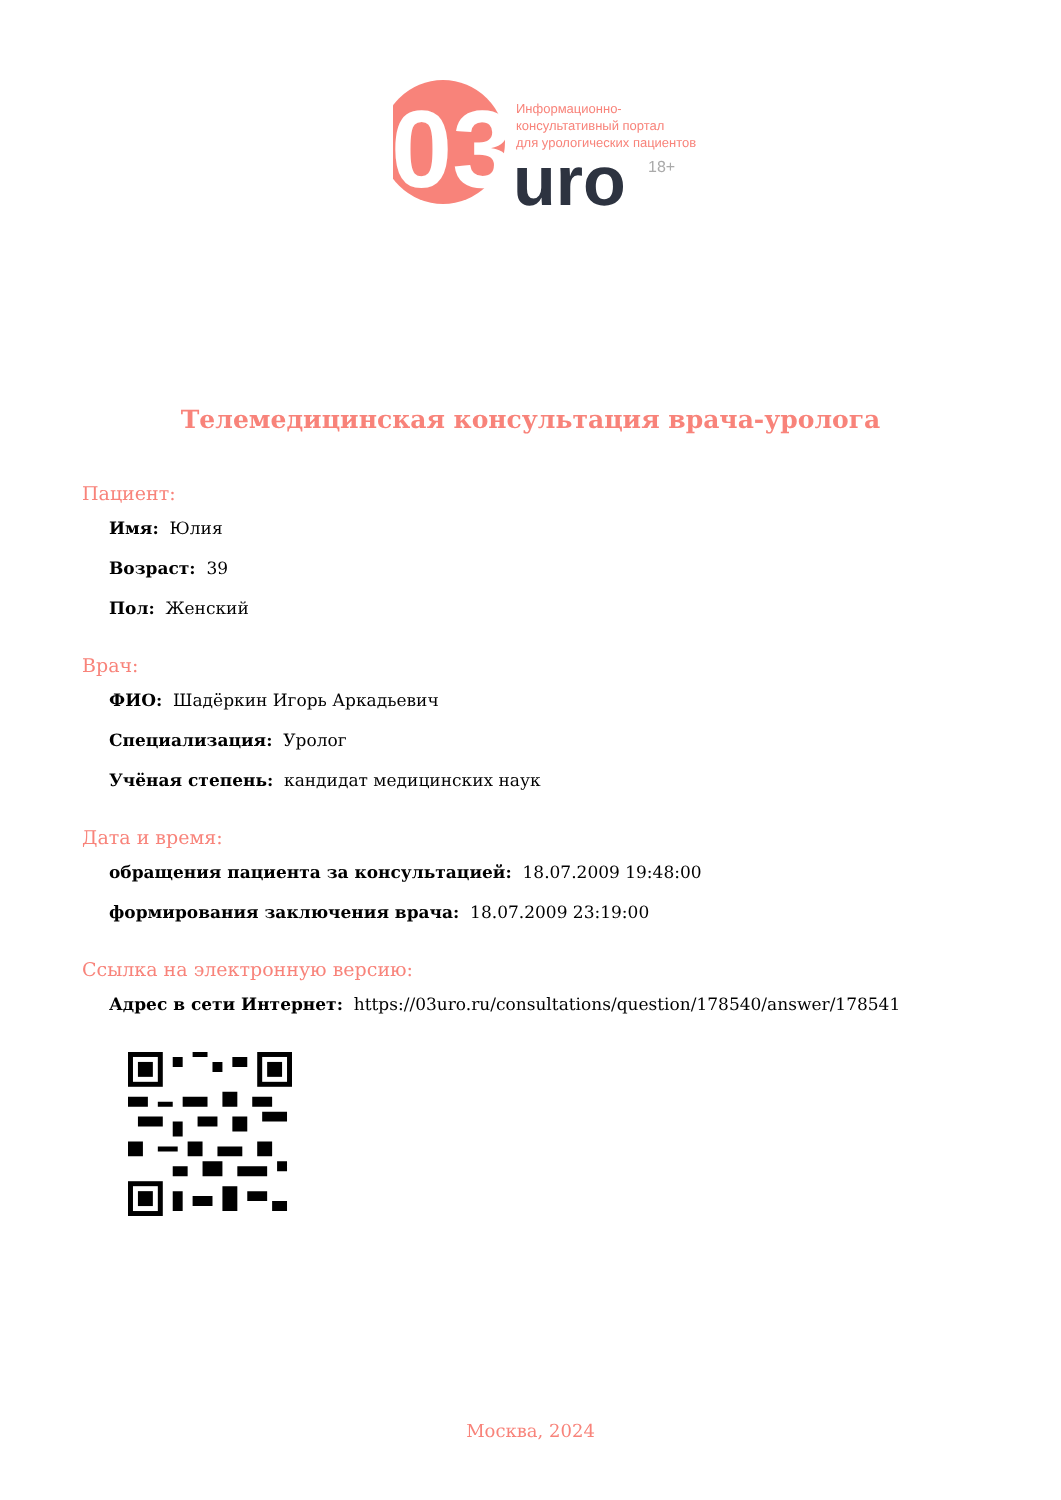03
uro
18+
Информационно-
консультативный портал
для урологических пациентов
Телемедицинская консультация врача-уролога
Пациент:
Имя: Юлия
Возраст: 39
Пол: Женский
Врач:
ФИО: Шадёркин Игорь Аркадьевич
Специализация: Уролог
Учёная степень: кандидат медицинских наук
Дата и время:
обращения пациента за консультацией: 18.07.2009 19:48:00
формирования заключения врача: 18.07.2009 23:19:00
Ссылка на электронную версию:
Адрес в сети Интернет: https://03uro.ru/consultations/question/178540/answer/178541
Москва, 2024